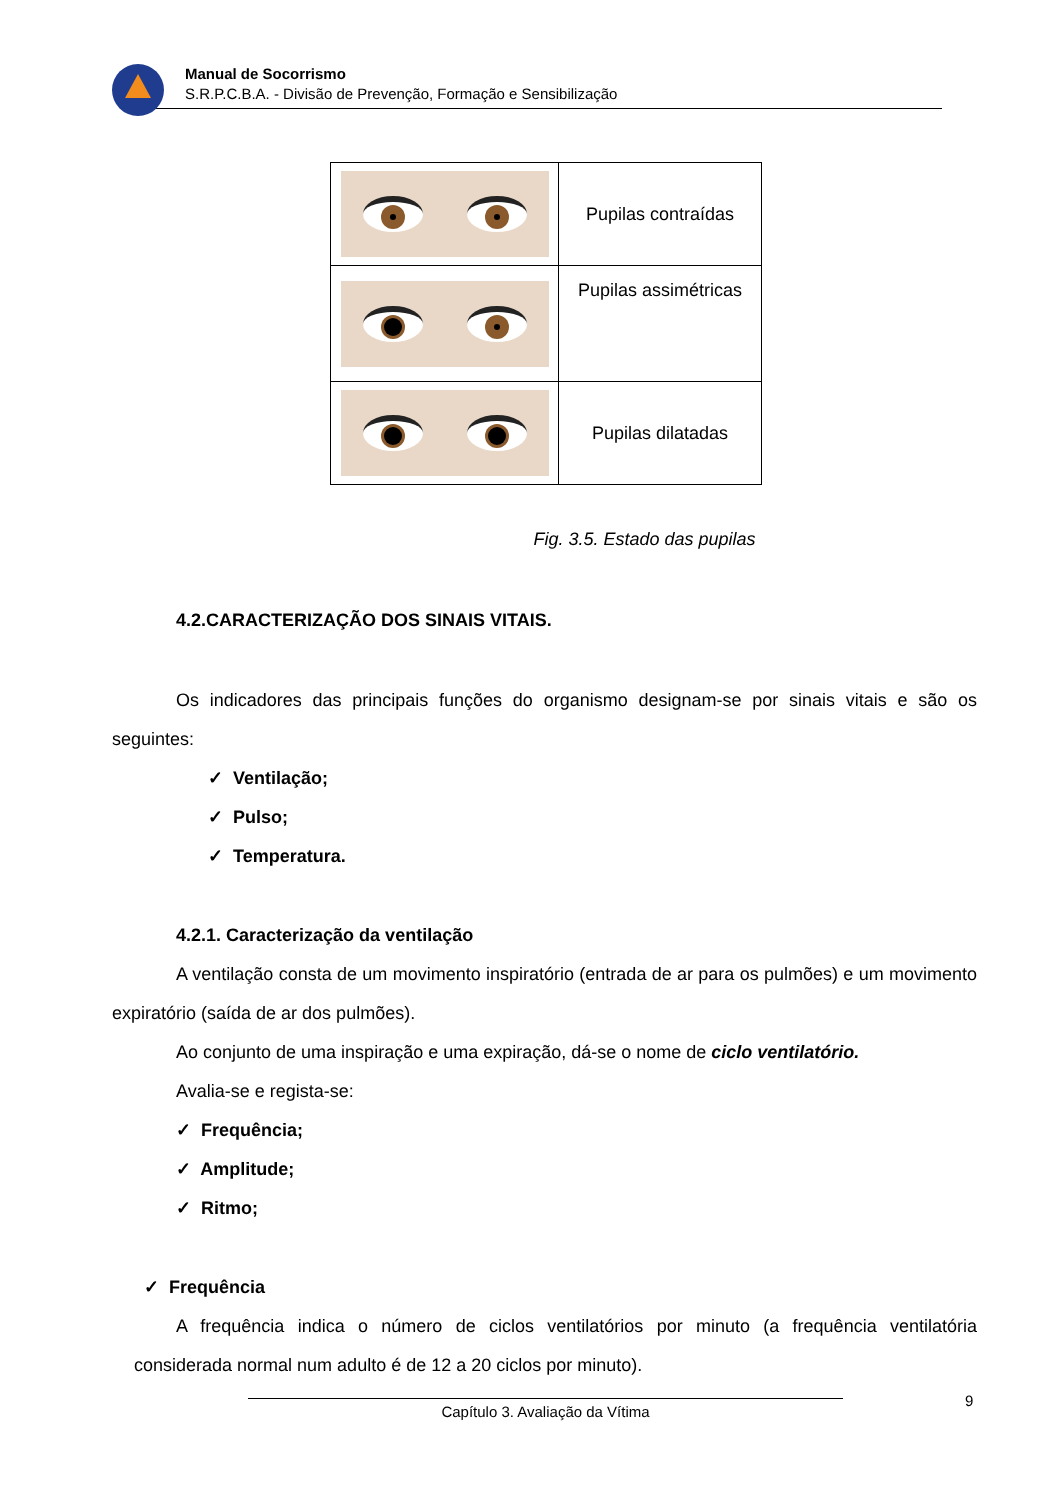Manual de Socorrismo
S.R.P.C.B.A. - Divisão de Prevenção, Formação e Sensibilização
| | Pupilas contraídas |
| | Pupilas assimétricas |
| | Pupilas dilatadas |
Fig. 3.5. Estado das pupilas
4.2.CARACTERIZAÇÃO DOS SINAIS VITAIS.
Os indicadores das principais funções do organismo designam-se por sinais vitais e são os seguintes:
✓ Ventilação;
✓ Pulso;
✓ Temperatura.
4.2.1. Caracterização da ventilação
A ventilação consta de um movimento inspiratório (entrada de ar para os pulmões) e um movimento expiratório (saída de ar dos pulmões).
Ao conjunto de uma inspiração e uma expiração, dá-se o nome de ciclo ventilatório.
Avalia-se e regista-se:
✓ Frequência;
✓ Amplitude;
✓ Ritmo;
✓ Frequência
A frequência indica o número de ciclos ventilatórios por minuto (a frequência ventilatória considerada normal num adulto é de 12 a 20 ciclos por minuto).
Capítulo 3. Avaliação da Vítima 9